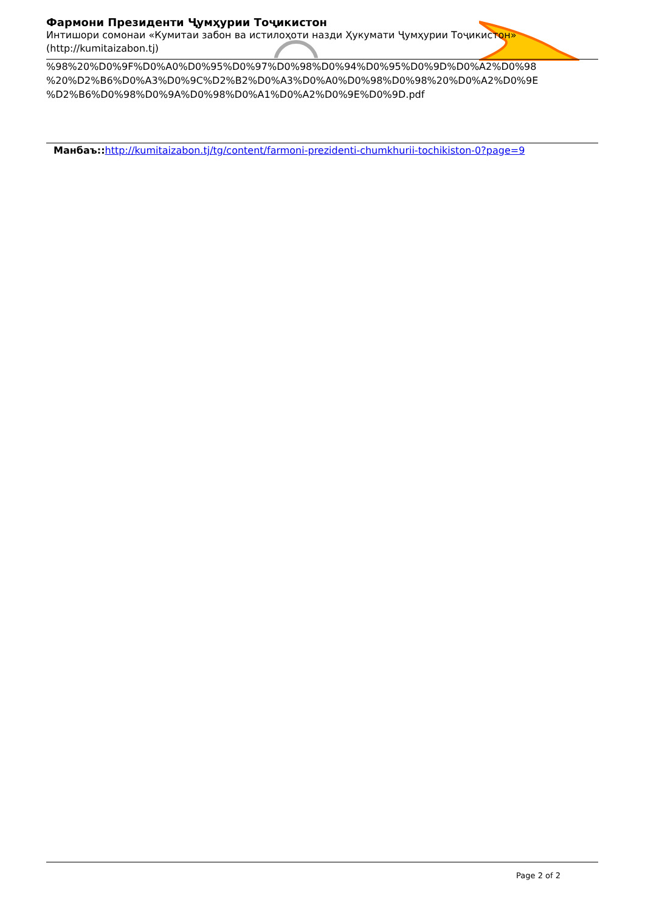Фармони Президенти Ҷумҳурии Тоҷикистон
Интишори сомонаи «Кумитаи забон ва истилоҳоти назди Ҳукумати Ҷумҳурии Тоҷикистон»
(http://kumitaizabon.tj)
%98%20%D0%9F%D0%A0%D0%95%D0%97%D0%98%D0%94%D0%95%D0%9D%D0%A2%D0%98
%20%D2%B6%D0%A3%D0%9C%D2%B2%D0%A3%D0%A0%D0%98%D0%98%20%D0%A2%D0%9E
%D2%B6%D0%98%D0%9A%D0%98%D0%A1%D0%A2%D0%9E%D0%9D.pdf
Манбаъ:: http://kumitaizabon.tj/tg/content/farmoni-prezidenti-chumkhurii-tochikiston-0?page=9
Page 2 of 2